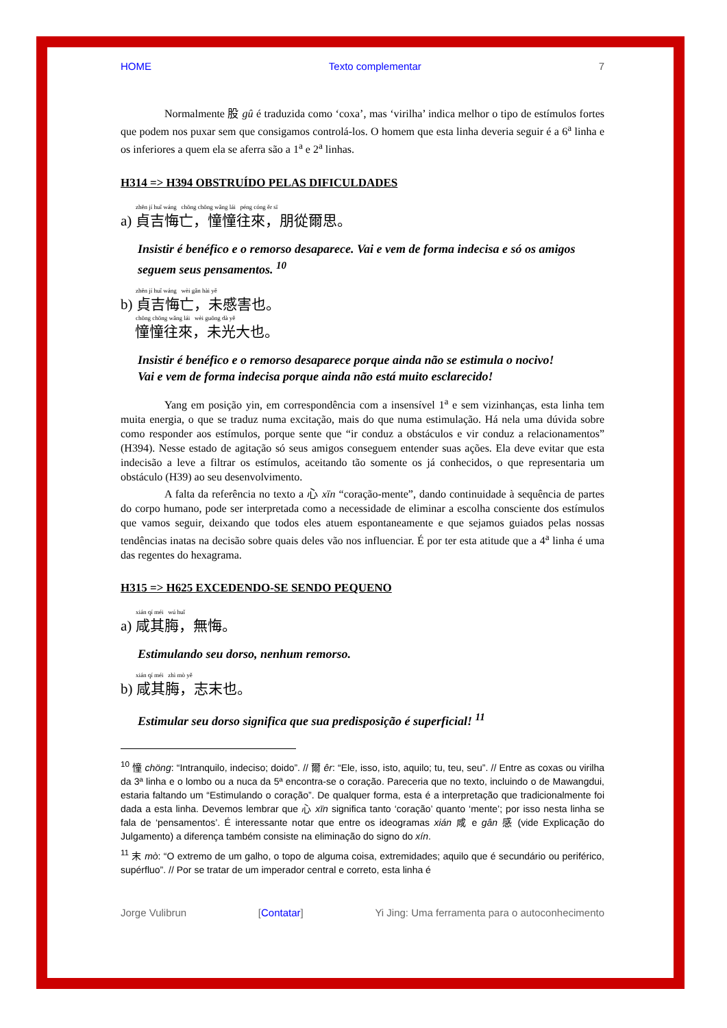HOME Texto complementar 7
Normalmente 股 gû é traduzida como ‘coxa’, mas ‘virilha’ indica melhor o tipo de estímulos fortes que podem nos puxar sem que consigamos controlá-los. O homem que esta linha deveria seguir é a 6<sup>a</sup> linha e os inferiores a quem ela se aferra são a 1<sup>a</sup> e 2<sup>a</sup> linhas.
H314 => H394 OBSTRUÍDO PELAS DIFICULDADES
zhēn jí huǐ wáng chōng chōng wǎng lái péng cóng ěr sī
a) 貞吉悔亡，憧憧往來，朋從爾思。
Insistir é benéfico e o remorso desaparece. Vai e vem de forma indecisa e só os amigos seguem seus pensamentos. <sup>10</sup>
zhēn jí huǐ wáng wèi gǎn hài yě
b) 貞吉悔亡，未慼害也。
chōng chōng wǎng lái wèi guōng dà yě
憧憧往來，未光大也。
Insistir é benéfico e o remorso desaparece porque ainda não se estimula o nocivo!
Vai e vem de forma indecisa porque ainda não está muito esclarecido!
Yang em posição yin, em correspondência com a insensível 1<sup>a</sup> e sem vizinhanças, esta linha tem muita energia, o que se traduz numa excitação, mais do que numa estimulação. Há nela uma dúvida sobre como responder aos estímulos, porque sente que “ir conduz a obstáculos e vir conduz a relacionamentos” (H394). Nesse estado de agitação só seus amigos conseguem entender suas ações. Ela deve evitar que esta indecisão a leve a filtrar os estímulos, aceitando tão somente os já conhecidos, o que representaria um obstáculo (H39) ao seu desenvolvimento.
A falta da referência no texto a 心 xïn “coração-mente”, dando continuidade à sequência de partes do corpo humano, pode ser interpretada como a necessidade de eliminar a escolha consciente dos estímulos que vamos seguir, deixando que todos eles atuem espontaneamente e que sejamos guiados pelas nossas tendências inatas na decisão sobre quais deles vão nos influenciar. É por ter esta atitude que a 4<sup>a</sup> linha é uma das regentes do hexagrama.
H315 => H625 EXCEDENDO-SE SENDO PEQUENO
xián qí méi wú huǐ
a) 咸其脢，無悔。
Estimulando seu dorso, nenhum remorso.
xián qí méi zhì mò yě
b) 咸其脢，志末也。
Estimular seu dorso significa que sua predisposição é superficial! <sup>11</sup>
<sup>10</sup> 憧 chöng: “Intranquilo, indeciso; doido”. // 爾 êr: “Ele, isso, isto, aquilo; tu, teu, seu”. // Entre as coxas ou virilha da 3ª linha e o lombo ou a nuca da 5ª encontra-se o coração. Pareceria que no texto, incluindo o de Mawangdui, estaria faltando um “Estimulando o coração”. De qualquer forma, esta é a interpretação que tradicionalmente foi dada a esta linha. Devemos lembrar que 心 xïn significa tanto ‘coração’ quanto ‘mente’; por isso nesta linha se fala de ‘pensamentos’. É interessante notar que entre os ideogramas xián 咸 e gân 感 (vide Explicação do Julgamento) a diferença também consiste na eliminação do signo do xín.
<sup>11</sup> 末 mò: “O extremo de um galho, o topo de alguma coisa, extremidades; aquilo que é secundário ou periférico, supérfluo”. // Por se tratar de um imperador central e correto, esta linha é
Jorge Vulibrun [Contatar] Yi Jing: Uma ferramenta para o autoconhecimento